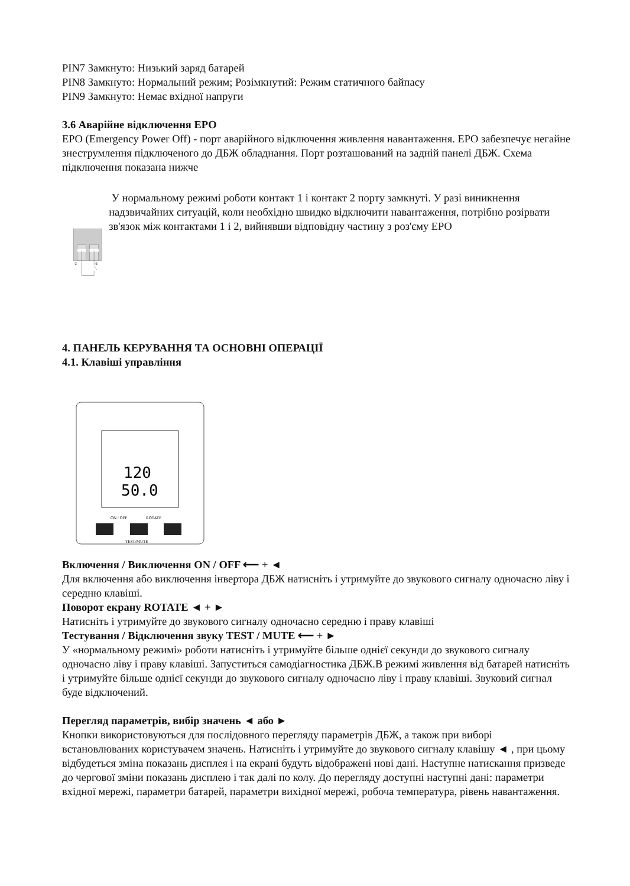PIN7 Замкнуто: Низький заряд батарей
PIN8 Замкнуто: Нормальний режим; Розімкнутий: Режим статичного байпасу
PIN9 Замкнуто: Немає вхідної напруги
3.6 Аварійне відключення EPO
EPO (Emergency Power Off) - порт аварійного відключення живлення навантаження. EPO забезпечує негайне знеструмлення підключеного до ДБЖ обладнання. Порт розташований на задній панелі ДБЖ. Схема підключення показана нижче
①
②
У нормальному режимі роботи контакт 1 і контакт 2 порту замкнуті. У разі виникнення надзвичайних ситуацій, коли необхідно швидко відключити навантаження, потрібно розірвати зв'язок між контактами 1 і 2, вийнявши відповідну частину з роз'єму EPO
4. ПАНЕЛЬ КЕРУВАННЯ ТА ОСНОВНІ ОПЕРАЦІЇ
4.1. Клавіші управління
120
50.0
ON / OFF
ROTATE
TEST/MUTE
Включення / Виключення ON / OFF ⟵ + ◄
Для включення або виключення інвертора ДБЖ натисніть і утримуйте до звукового сигналу одночасно ліву і середню клавіші.
Поворот екрану ROTATE ◄ + ►
Натисніть і утримуйте до звукового сигналу одночасно середню і праву клавіші
Тестування / Відключення звуку TEST / MUTE ⟵ + ►
У «нормальному режимі» роботи натисніть і утримуйте більше однієї секунди до звукового сигналу одночасно ліву і праву клавіші. Запуститься самодіагностика ДБЖ.В режимі живлення від батарей натисніть і утримуйте більше однієї секунди до звукового сигналу одночасно ліву і праву клавіші. Звуковий сигнал буде відключений.
Перегляд параметрів, вибір значень ◄ або ►
Кнопки використовуються для послідовного перегляду параметрів ДБЖ, а також при виборі встановлюваних користувачем значень. Натисніть і утримуйте до звукового сигналу клавішу ◄ , при цьому відбудеться зміна показань дисплея і на екрані будуть відображені нові дані. Наступне натискання призведе до чергової зміни показань дисплею і так далі по колу. До перегляду доступні наступні дані: параметри вхідної мережі, параметри батарей, параметри вихідної мережі, робоча температура, рівень навантаження.